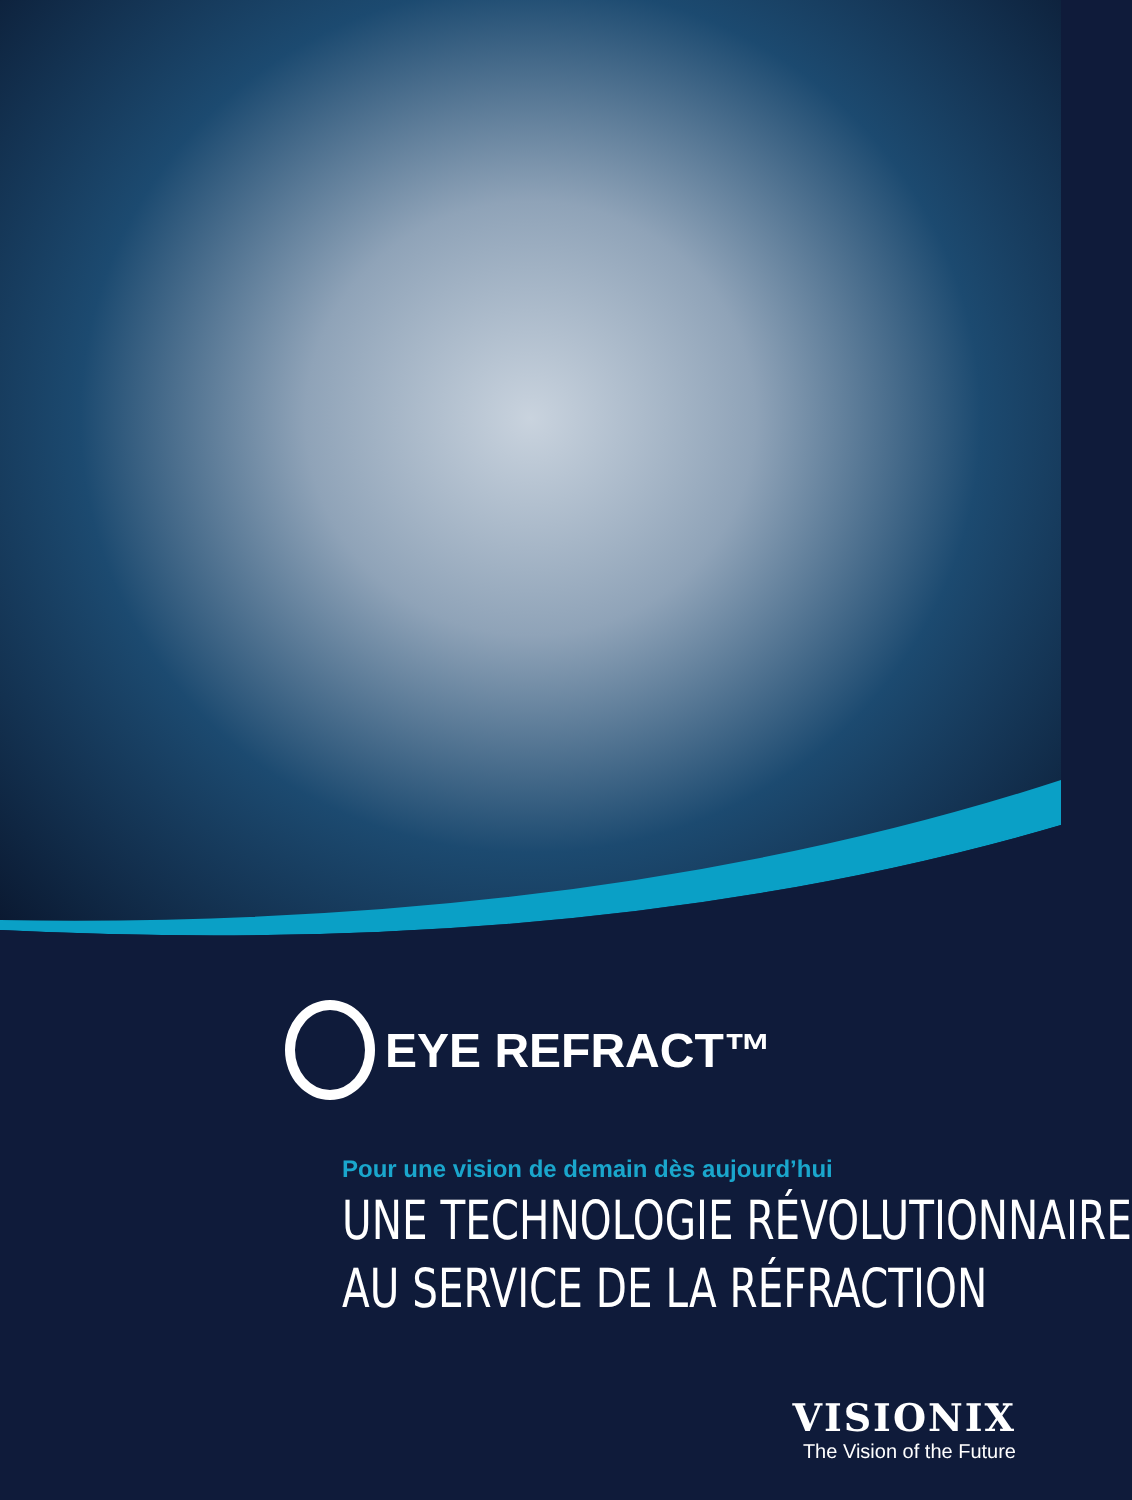EYE REFRACT™
Pour une vision de demain dès aujourd’hui
UNE TECHNOLOGIE RÉVOLUTIONNAIRE
AU SERVICE DE LA RÉFRACTION
VISIONIX
The Vision of the Future